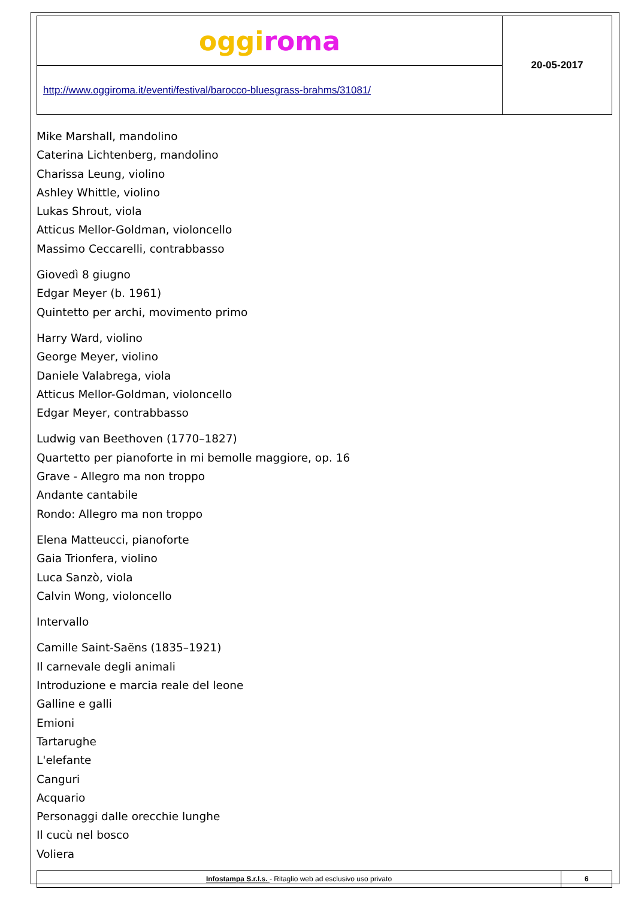| oggi roma | 20-05-2017 |
| http://www.oggiroma.it/eventi/festival/barocco-bluesgrass-brahms/31081/ | |
Mike Marshall, mandolino
Caterina Lichtenberg, mandolino
Charissa Leung, violino
Ashley Whittle, violino
Lukas Shrout, viola
Atticus Mellor-Goldman, violoncello
Massimo Ceccarelli, contrabbasso
Giovedì 8 giugno
Edgar Meyer (b. 1961)
Quintetto per archi, movimento primo
Harry Ward, violino
George Meyer, violino
Daniele Valabrega, viola
Atticus Mellor-Goldman, violoncello
Edgar Meyer, contrabbasso
Ludwig van Beethoven (1770–1827)
Quartetto per pianoforte in mi bemolle maggiore, op. 16
Grave - Allegro ma non troppo
Andante cantabile
Rondo: Allegro ma non troppo
Elena Matteucci, pianoforte
Gaia Trionfera, violino
Luca Sanzò, viola
Calvin Wong, violoncello
Intervallo
Camille Saint-Saëns (1835–1921)
Il carnevale degli animali
Introduzione e marcia reale del leone
Galline e galli
Emioni
Tartarughe
L'elefante
Canguri
Acquario
Personaggi dalle orecchie lunghe
Il cucù nel bosco
Voliera
| Infostampa S.r.l.s. - Ritaglio web ad esclusivo uso privato | 6 |